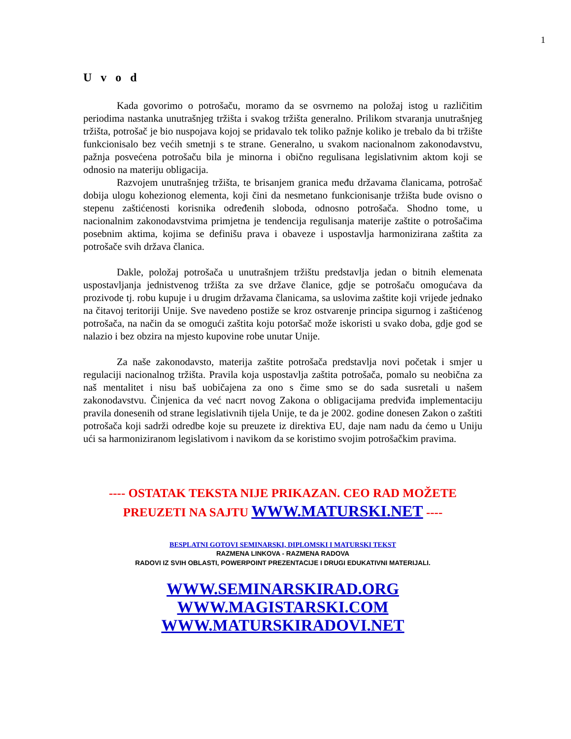1
U v o d
Kada govorimo o potrošaču, moramo da se osvrnemo na položaj istog u različitim periodima nastanka unutrašnjeg tržišta i svakog tržišta generalno. Prilikom stvaranja unutrašnjeg tržišta, potrošač je bio nuspojava kojoj se pridavalo tek toliko pažnje koliko je trebalo da bi tržište funkcionisalo bez većih smetnji s te strane. Generalno, u svakom nacionalnom zakonodavstvu, pažnja posvećena potrošaču bila je minorna i obično regulisana legislativnim aktom koji se odnosio na materiju obligacija.
Razvojem unutrašnjeg tržišta, te brisanjem granica među državama članicama, potrošač dobija ulogu kohezionog elementa, koji čini da nesmetano funkcionisanje tržišta bude ovisno o stepenu zaštićenosti korisnika određenih sloboda, odnosno potrošača. Shodno tome, u nacionalnim zakonodavstvima primjetna je tendencija regulisanja materije zaštite o potrošačima posebnim aktima, kojima se definišu prava i obaveze i uspostavlja harmonizirana zaštita za potrošače svih država članica.
Dakle, položaj potrošača u unutrašnjem tržištu predstavlja jedan o bitnih elemenata uspostavljanja jednistvenog tržišta za sve države članice, gdje se potrošaču omogućava da prozivode tj. robu kupuje i u drugim državama članicama, sa uslovima zaštite koji vrijede jednako na čitavoj teritoriji Unije. Sve navedeno postiže se kroz ostvarenje principa sigurnog i zaštićenog potrošača, na način da se omogući zaštita koju potoršač može iskoristi u svako doba, gdje god se nalazio i bez obzira na mjesto kupovine robe unutar Unije.
Za naše zakonodavsto, materija zaštite potrošača predstavlja novi početak i smjer u regulaciji nacionalnog tržišta. Pravila koja uspostavlja zaštita potrošača, pomalo su neobična za naš mentalitet i nisu baš uobičajena za ono s čime smo se do sada susretali u našem zakonodavstvu. Činjenica da već nacrt novog Zakona o obligacijama predviđa implementaciju pravila donesenih od strane legislativnih tijela Unije, te da je 2002. godine donesen Zakon o zaštiti potrošača koji sadrži odredbe koje su preuzete iz direktiva EU, daje nam nadu da ćemo u Uniju ući sa harmoniziranom legislativom i navikom da se koristimo svojim potrošačkim pravima.
---- OSTATAK TEKSTA NIJE PRIKAZAN. CEO RAD MOŽETE
PREUZETI NA SAJTU WWW.MATURSKI.NET ----
BESPLATNI GOTOVI SEMINARSKI, DIPLOMSKI I MATURSKI TEKST
RAZMENA LINKOVA - RAZMENA RADOVA
RADOVI IZ SVIH OBLASTI, POWERPOINT PREZENTACIJE I DRUGI EDUKATIVNI MATERIJALI.
WWW.SEMINARSKIRAD.ORG
WWW.MAGISTARSKI.COM
WWW.MATURSKIRADOVI.NET